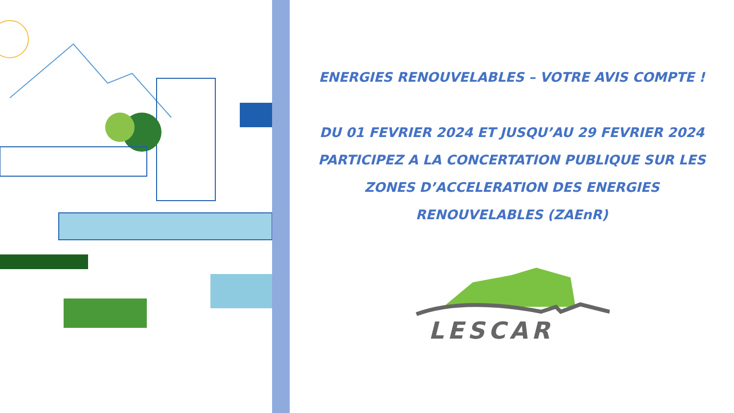ENERGIES RENOUVELABLES – VOTRE AVIS COMPTE !
DU 01 FEVRIER 2024 ET JUSQU’AU 29 FEVRIER 2024
PARTICIPEZ A LA CONCERTATION PUBLIQUE SUR LES
ZONES D’ACCELERATION DES ENERGIES
RENOUVELABLES (ZAEnR)
LESCAR